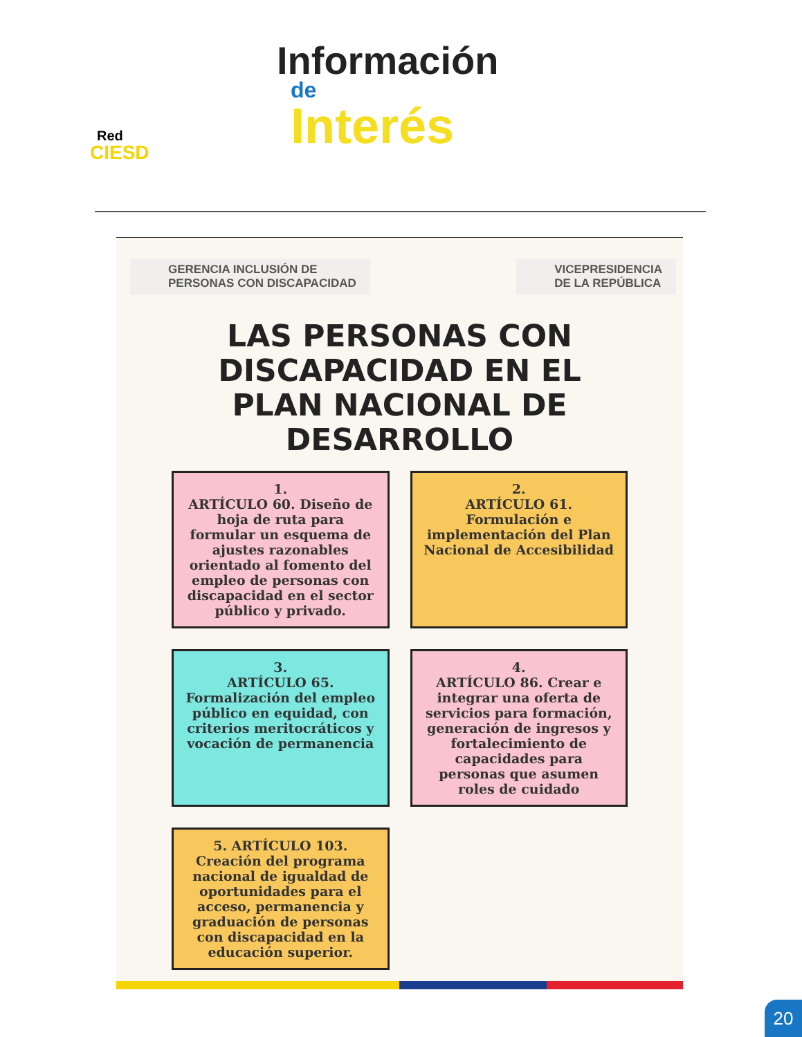Red
CIESD
Información
de
Interés
GERENCIA INCLUSIÓN DE
PERSONAS CON DISCAPACIDAD
VICEPRESIDENCIA
DE LA REPÚBLICA
LAS PERSONAS CON DISCAPACIDAD EN EL PLAN NACIONAL DE DESARROLLO
1.
ARTÍCULO 60. Diseño de hoja de ruta para formular un esquema de ajustes razonables orientado al fomento del empleo de personas con discapacidad en el sector público y privado.
2.
ARTÍCULO 61. Formulación e implementación del Plan Nacional de Accesibilidad
3.
ARTÍCULO 65. Formalización del empleo público en equidad, con criterios meritocráticos y vocación de permanencia
4.
ARTÍCULO 86. Crear e integrar una oferta de servicios para formación, generación de ingresos y fortalecimiento de capacidades para personas que asumen roles de cuidado
5. ARTÍCULO 103. Creación del programa nacional de igualdad de oportunidades para el acceso, permanencia y graduación de personas con discapacidad en la educación superior.
20